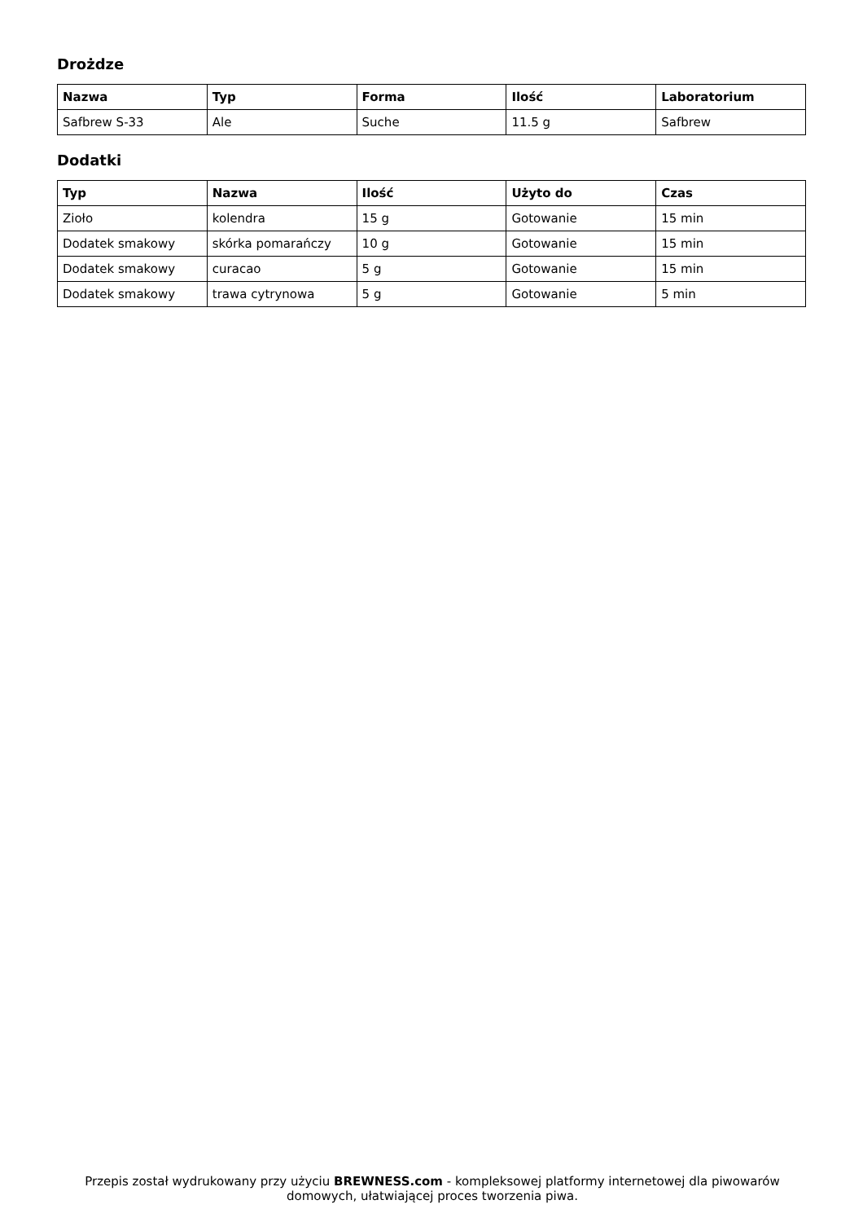Drożdze
| Nazwa | Typ | Forma | Ilość | Laboratorium |
| --- | --- | --- | --- | --- |
| Safbrew S-33 | Ale | Suche | 11.5 g | Safbrew |
Dodatki
| Typ | Nazwa | Ilość | Użyto do | Czas |
| --- | --- | --- | --- | --- |
| Zioło | kolendra | 15 g | Gotowanie | 15 min |
| Dodatek smakowy | skórka pomarańczy | 10 g | Gotowanie | 15 min |
| Dodatek smakowy | curacao | 5 g | Gotowanie | 15 min |
| Dodatek smakowy | trawa cytrynowa | 5 g | Gotowanie | 5 min |
Przepis został wydrukowany przy użyciu BREWNESS.com - kompleksowej platformy internetowej dla piwowarów domowych, ułatwiającej proces tworzenia piwa.